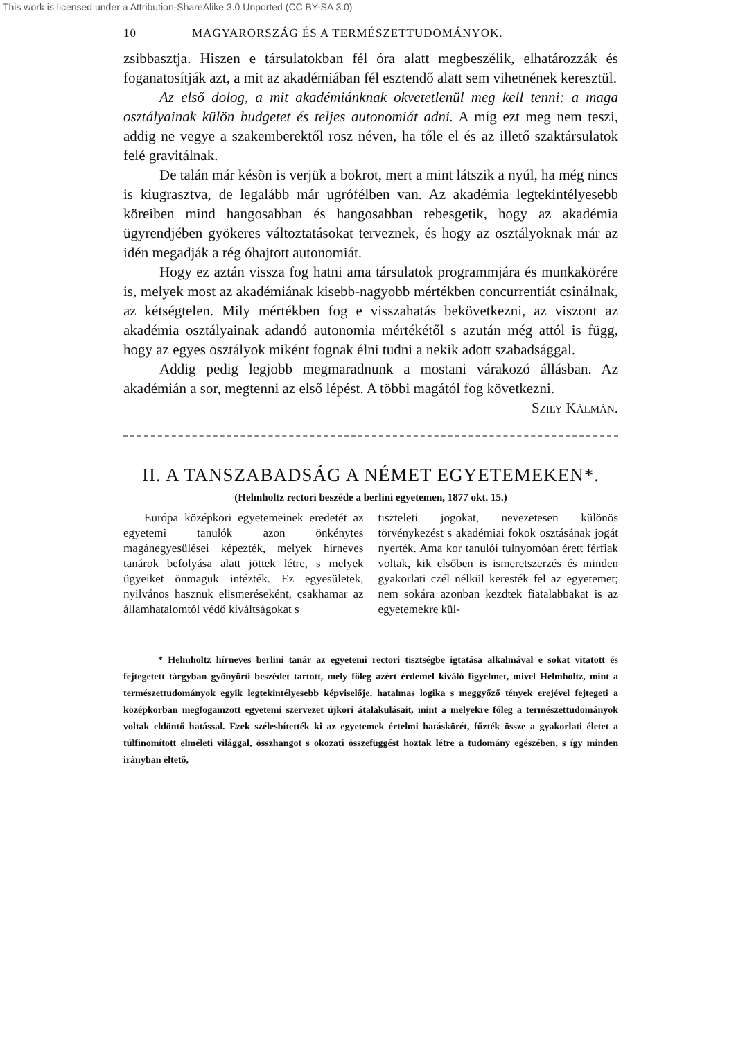This work is licensed under a Attribution-ShareAlike 3.0 Unported (CC BY-SA 3.0)
10 MAGYARORSZÁG ÉS A TERMÉSZETTUDOMÁNYOK.
zsibbasztja. Hiszen e társulatokban fél óra alatt megbeszélik, elhatározzák és foganatosítják azt, a mit az akadémiában fél esztendő alatt sem vihetnének keresztül.
Az első dolog, a mit akadémiánknak okvetetlenül meg kell tenni: a maga osztályainak külön budgetet és teljes autonomiát adni. A míg ezt meg nem teszi, addig ne vegye a szakemberektől rosz néven, ha tőle el és az illető szaktársulatok felé gravitálnak.
De talán már késõn is verjük a bokrot, mert a mint látszik a nyúl, ha még nincs is kiugrasztva, de legalább már ugrófélben van. Az akadémia legtekintélyesebb köreiben mind hangosabban és hangosabban rebesgetik, hogy az akadémia ügyrendjében gyökeres változtatásokat terveznek, és hogy az osztályoknak már az idén megadják a rég óhajtott autonomiát.
Hogy ez aztán vissza fog hatni ama társulatok programmjára és munkakörére is, melyek most az akadémiának kisebb-nagyobb mértékben concurrentiát csinálnak, az kétségtelen. Mily mértékben fog e visszahatás bekövetkezni, az viszont az akadémia osztályainak adandó autonomia mértékétől s azután még attól is függ, hogy az egyes osztályok miként fognak élni tudni a nekik adott szabadsággal.
Addig pedig legjobb megmaradnunk a mostani várakozó állásban. Az akadémián a sor, megtenni az első lépést. A többi magától fog következni.
Szily Kálmán.
II. A TANSZABADSÁG A NÉMET EGYETEMEKEN*.
(Helmholtz rectori beszéde a berlini egyetemen, 1877 okt. 15.)
Európa középkori egyetemeinek eredetét az egyetemi tanulók azon önkénytes magánegyesülései képezték, melyek hírneves tanárok befolyása alatt jöttek létre, s melyek ügyeiket önmaguk intézték. Ez egyesületek, nyilvános hasznuk elismeréseként, csakhamar az államhatalomtól védő kiváltságokat s
tiszteleti jogokat, nevezetesen különös törvénykezést s akadémiai fokok osztásának jogát nyerték. Ama kor tanulói tulnyomóan érett férfiak voltak, kik elsőben is ismeretszerzés és minden gyakorlati czél nélkül keresték fel az egyetemet; nem sokára azonban kezdtek fiatalabbakat is az egyetemekre kül-
* Helmholtz hírneves berlini tanár az egyetemi rectori tisztségbe igtatása alkalmával e sokat vitatott és fejtegetett tárgyban gyönyörű beszédet tartott, mely főleg azért érdemel kiváló figyelmet, mivel Helmholtz, mint a természettudományok egyik legtekintélyesebb képviselője, hatalmas logika s meggyőző tények erejével fejtegeti a középkorban megfogamzott egyetemi szervezet újkori átalakulásait, mint a melyekre főleg a természettudományok voltak eldöntő hatással. Ezek szélesbítették ki az egyetemek értelmi hatáskörét, fűzték össze a gyakorlati életet a túlfinomított elméleti világgal, összhangot s okozati összefüggést hoztak létre a tudomány egészében, s így minden irányban éltető,